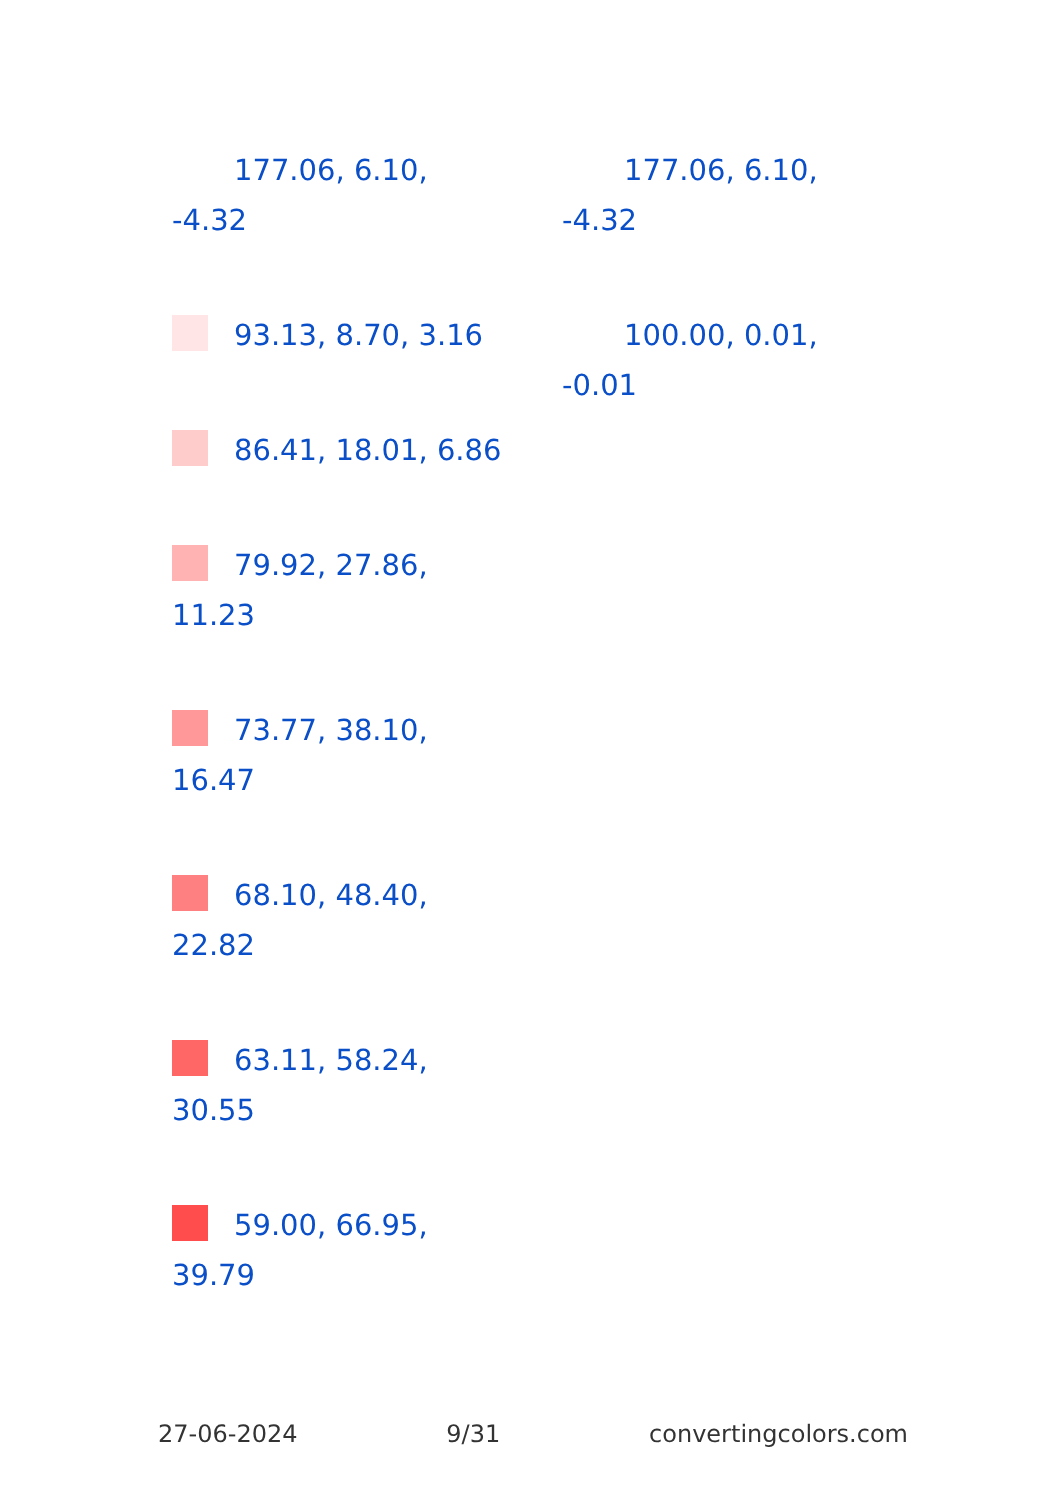177.06, 6.10, -4.32
93.13, 8.70, 3.16
86.41, 18.01, 6.86
79.92, 27.86, 11.23
73.77, 38.10, 16.47
68.10, 48.40, 22.82
63.11, 58.24, 30.55
59.00, 66.95, 39.79
177.06, 6.10, -4.32
100.00, 0.01, -0.01
27-06-2024 9/31 convertingcolors.com